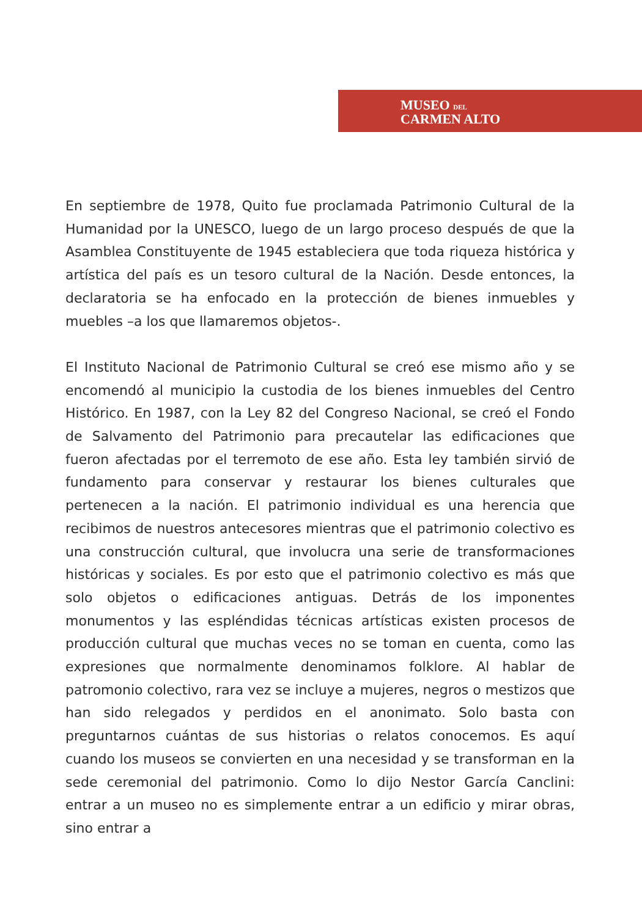MUSEO DEL
CARMEN ALTO
En septiembre de 1978, Quito fue proclamada Patrimonio Cultural de la Humanidad por la UNESCO, luego de un largo proceso después de que la Asamblea Constituyente de 1945 estableciera que toda riqueza histórica y artística del país es un tesoro cultural de la Nación. Desde entonces, la declaratoria se ha enfocado en la protección de bienes inmuebles y muebles –a los que llamaremos objetos-.
El Instituto Nacional de Patrimonio Cultural se creó ese mismo año y se encomendó al municipio la custodia de los bienes inmuebles del Centro Histórico. En 1987, con la Ley 82 del Congreso Nacional, se creó el Fondo de Salvamento del Patrimonio para precautelar las edificaciones que fueron afectadas por el terremoto de ese año. Esta ley también sirvió de fundamento para conservar y restaurar los bienes culturales que pertenecen a la nación. El patrimonio individual es una herencia que recibimos de nuestros antecesores mientras que el patrimonio colectivo es una construcción cultural, que involucra una serie de transformaciones históricas y sociales. Es por esto que el patrimonio colectivo es más que solo objetos o edificaciones antiguas. Detrás de los imponentes monumentos y las espléndidas técnicas artísticas existen procesos de producción cultural que muchas veces no se toman en cuenta, como las expresiones que normalmente denominamos folklore. Al hablar de patromonio colectivo, rara vez se incluye a mujeres, negros o mestizos que han sido relegados y perdidos en el anonimato. Solo basta con preguntarnos cuántas de sus historias o relatos conocemos. Es aquí cuando los museos se convierten en una necesidad y se transforman en la sede ceremonial del patrimonio. Como lo dijo Nestor García Canclini: entrar a un museo no es simplemente entrar a un edificio y mirar obras, sino entrar a